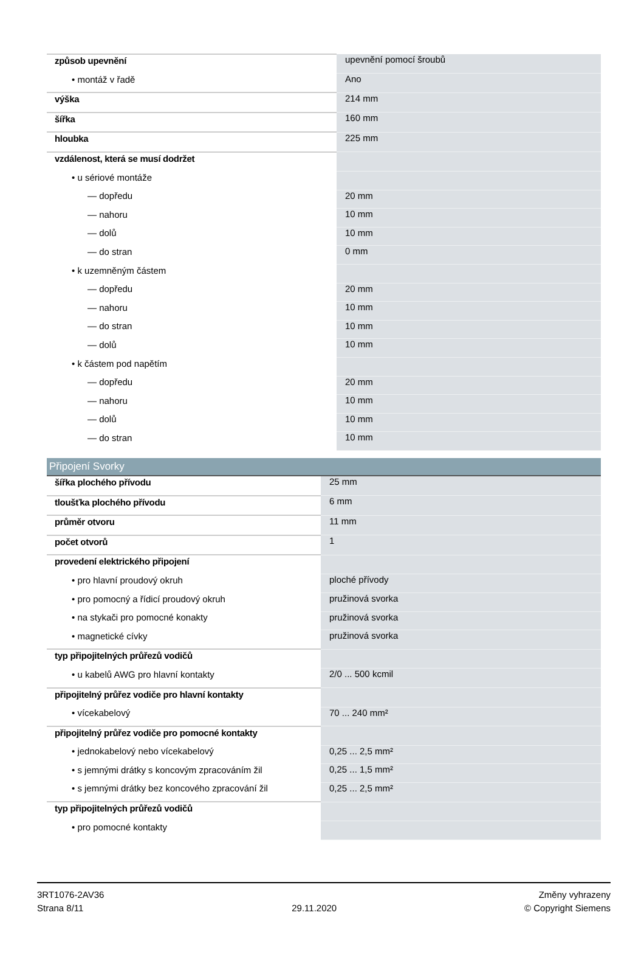| způsob upevnění | upevnění pomocí šroubů |
| • montáž v řadě | Ano |
| výška | 214 mm |
| šířka | 160 mm |
| hloubka | 225 mm |
| vzdálenost, která se musí dodržet | |
| • u sériové montáže | |
| — dopředu | 20 mm |
| — nahoru | 10 mm |
| — dolů | 10 mm |
| — do stran | 0 mm |
| • k uzemněným částem | |
| — dopředu | 20 mm |
| — nahoru | 10 mm |
| — do stran | 10 mm |
| — dolů | 10 mm |
| • k částem pod napětím | |
| — dopředu | 20 mm |
| — nahoru | 10 mm |
| — dolů | 10 mm |
| — do stran | 10 mm |
| Připojení Svorky | |
| šířka plochého přívodu | 25 mm |
| tloušťka plochého přívodu | 6 mm |
| průměr otvoru | 11 mm |
| počet otvorů | 1 |
| provedení elektrického připojení | |
| • pro hlavní proudový okruh | ploché přívody |
| • pro pomocný a řídicí proudový okruh | pružinová svorka |
| • na stykači pro pomocné konakty | pružinová svorka |
| • magnetické cívky | pružinová svorka |
| typ připojitelných průřezů vodičů | |
| • u kabelů AWG pro hlavní kontakty | 2/0 ... 500 kcmil |
| připojitelný průřez vodiče pro hlavní kontakty | |
| • vícekabelový | 70 ... 240 mm² |
| připojitelný průřez vodiče pro pomocné kontakty | |
| • jednokabelový nebo vícekabelový | 0,25 ... 2,5 mm² |
| • s jemnými drátky s koncovým zpracováním žil | 0,25 ... 1,5 mm² |
| • s jemnými drátky bez koncového zpracování žil | 0,25 ... 2,5 mm² |
| typ připojitelných průřezů vodičů | |
| • pro pomocné kontakty | |
3RT1076-2AV36
Strana 8/11
29.11.2020
Změny vyhrazeny
© Copyright Siemens